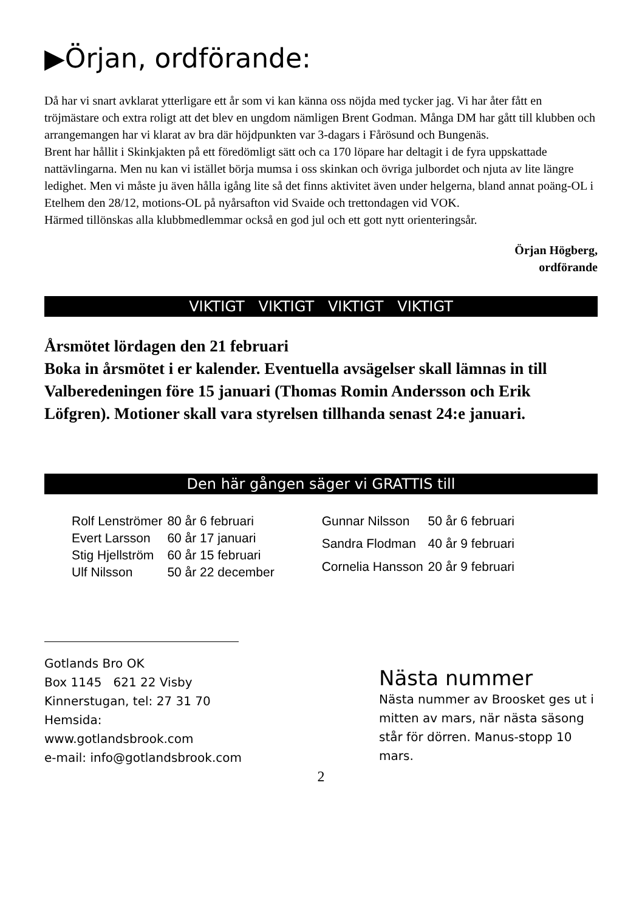▶Örjan, ordförande:
Då har vi snart avklarat ytterligare ett år som vi kan känna oss nöjda med tycker jag. Vi har åter fått en tröjmästare och extra roligt att det blev en ungdom nämligen Brent Godman. Många DM har gått till klubben och arrangemangen har vi klarat av bra där höjdpunkten var 3-dagars i Fårösund och Bungenäs.
Brent har hållit i Skinkjakten på ett föredömligt sätt och ca 170 löpare har deltagit i de fyra uppskattade nattävlingarna. Men nu kan vi istället börja mumsa i oss skinkan och övriga julbordet och njuta av lite längre ledighet. Men vi måste ju även hålla igång lite så det finns aktivitet även under helgerna, bland annat poäng-OL i Etelhem den 28/12, motions-OL på nyårsafton vid Svaide och trettondagen vid VOK.
Härmed tillönskas alla klubbmedlemmar också en god jul och ett gott nytt orienteringsår.
Örjan Högberg,
ordförande
VIKTIGT VIKTIGT VIKTIGT VIKTIGT
Årsmötet lördagen den 21 februari
Boka in årsmötet i er kalender. Eventuella avsägelser skall lämnas in till Valberedeningen före 15 januari (Thomas Romin Andersson och Erik Löfgren). Motioner skall vara styrelsen tillhanda senast 24:e januari.
Den här gången säger vi GRATTIS till
| Rolf Lenströmer | 80 år 6 februari |
| Evert Larsson | 60 år 17 januari |
| Stig Hjellström | 60 år 15 februari |
| Ulf Nilsson | 50 år 22 december |
| Gunnar Nilsson | 50 år 6 februari |
| Sandra Flodman | 40 år 9 februari |
| Cornelia Hansson | 20 år 9 februari |
Gotlands Bro OK
Box 1145 621 22 Visby
Kinnerstugan, tel: 27 31 70
Hemsida:
www.gotlandsbrook.com
e-mail: info@gotlandsbrook.com
Nästa nummer
Nästa nummer av Broosket ges ut i mitten av mars, när nästa säsong står för dörren. Manus-stopp 10 mars.
2